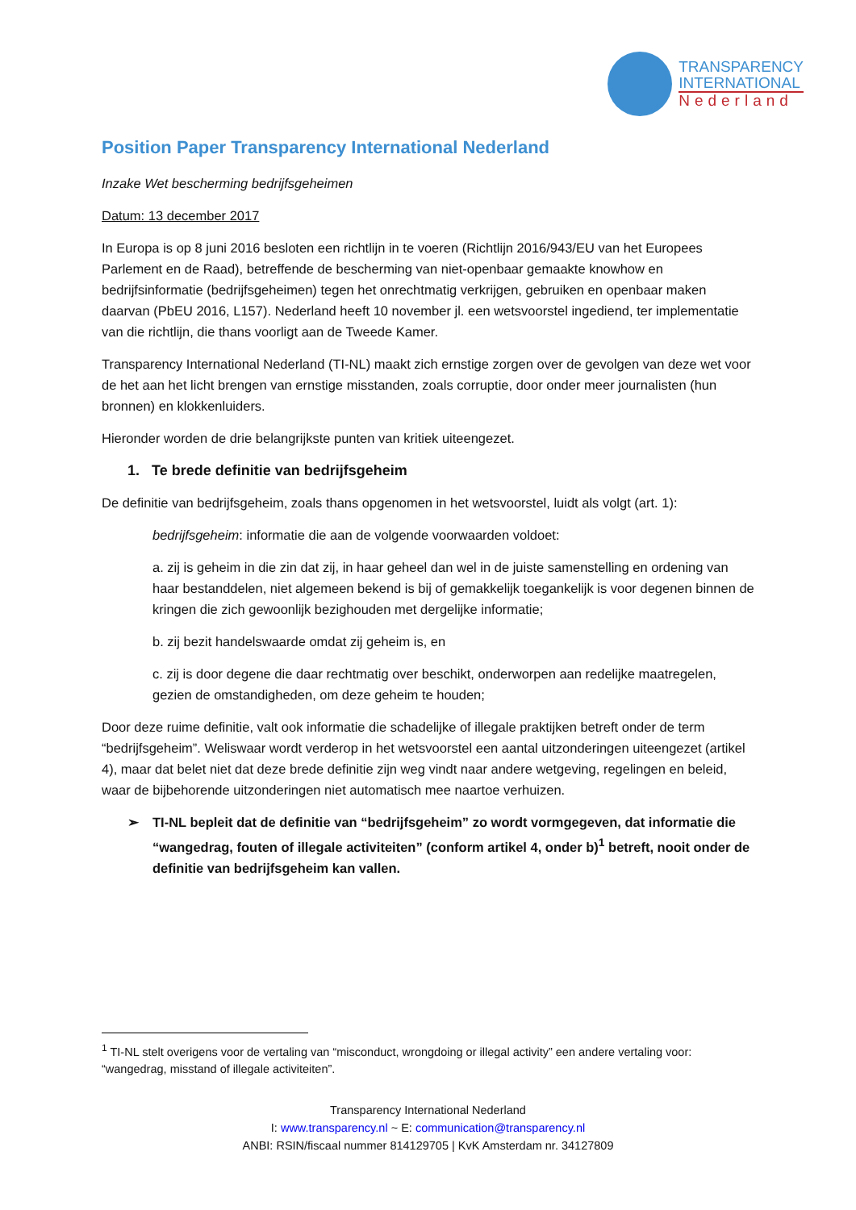TRANSPARENCY
INTERNATIONAL
Nederland
Position Paper Transparency International Nederland
Inzake Wet bescherming bedrijfsgeheimen
Datum: 13 december 2017
In Europa is op 8 juni 2016 besloten een richtlijn in te voeren (Richtlijn 2016/943/EU van het Europees Parlement en de Raad), betreffende de bescherming van niet-openbaar gemaakte knowhow en bedrijfsinformatie (bedrijfsgeheimen) tegen het onrechtmatig verkrijgen, gebruiken en openbaar maken daarvan (PbEU 2016, L157). Nederland heeft 10 november jl. een wetsvoorstel ingediend, ter implementatie van die richtlijn, die thans voorligt aan de Tweede Kamer.
Transparency International Nederland (TI-NL) maakt zich ernstige zorgen over de gevolgen van deze wet voor de het aan het licht brengen van ernstige misstanden, zoals corruptie, door onder meer journalisten (hun bronnen) en klokkenluiders.
Hieronder worden de drie belangrijkste punten van kritiek uiteengezet.
1. Te brede definitie van bedrijfsgeheim
De definitie van bedrijfsgeheim, zoals thans opgenomen in het wetsvoorstel, luidt als volgt (art. 1):
bedrijfsgeheim: informatie die aan de volgende voorwaarden voldoet:
a. zij is geheim in die zin dat zij, in haar geheel dan wel in de juiste samenstelling en ordening van haar bestanddelen, niet algemeen bekend is bij of gemakkelijk toegankelijk is voor degenen binnen de kringen die zich gewoonlijk bezighouden met dergelijke informatie;
b. zij bezit handelswaarde omdat zij geheim is, en
c. zij is door degene die daar rechtmatig over beschikt, onderworpen aan redelijke maatregelen, gezien de omstandigheden, om deze geheim te houden;
Door deze ruime definitie, valt ook informatie die schadelijke of illegale praktijken betreft onder de term “bedrijfsgeheim”. Weliswaar wordt verderop in het wetsvoorstel een aantal uitzonderingen uiteengezet (artikel 4), maar dat belet niet dat deze brede definitie zijn weg vindt naar andere wetgeving, regelingen en beleid, waar de bijbehorende uitzonderingen niet automatisch mee naartoe verhuizen.
➢ TI-NL bepleit dat de definitie van “bedrijfsgeheim” zo wordt vormgegeven, dat informatie die “wangedrag, fouten of illegale activiteiten” (conform artikel 4, onder b)<sup>1</sup> betreft, nooit onder de definitie van bedrijfsgeheim kan vallen.
<sup>1</sup> TI-NL stelt overigens voor de vertaling van “misconduct, wrongdoing or illegal activity” een andere vertaling voor: “wangedrag, misstand of illegale activiteiten”.
Transparency International Nederland
I: www.transparency.nl ~ E: communication@transparency.nl
ANBI: RSIN/fiscaal nummer 814129705 | KvK Amsterdam nr. 34127809